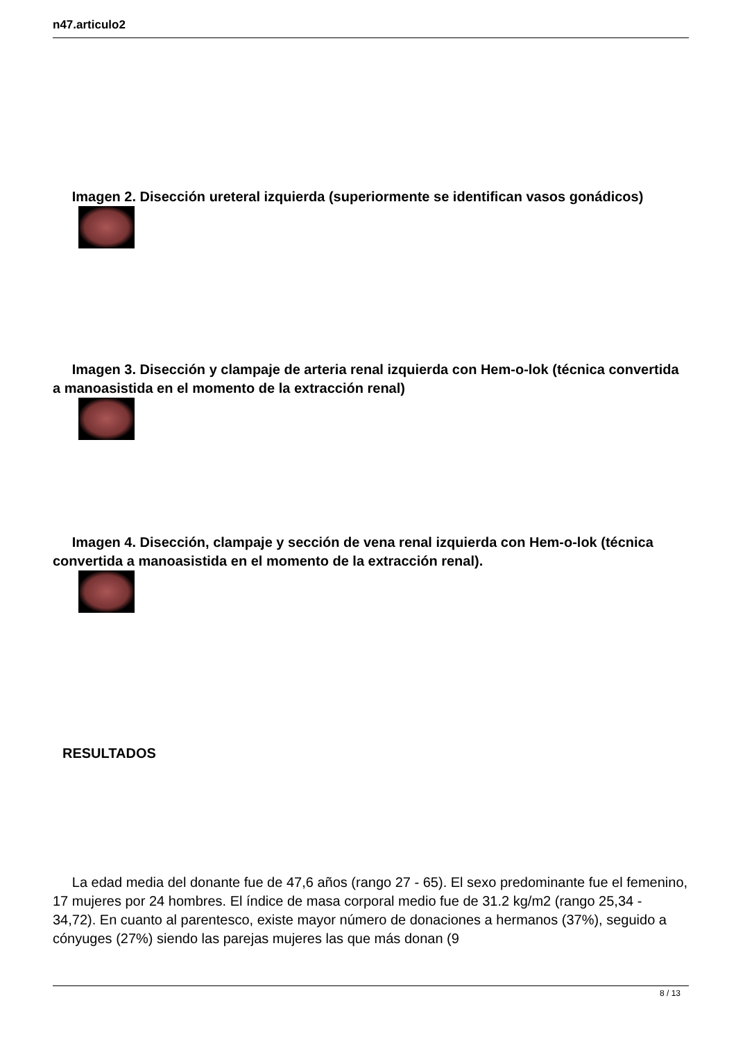n47.articulo2
Imagen 2. Disección ureteral izquierda (superiormente se identifican vasos gonádicos)
Imagen 3. Disección y clampaje de arteria renal izquierda con Hem-o-lok (técnica convertida a manoasistida en el momento de la extracción renal)
Imagen 4. Disección, clampaje y sección de vena renal izquierda con Hem-o-lok (técnica convertida a manoasistida en el momento de la extracción renal).
RESULTADOS
La edad media del donante fue de 47,6 años (rango 27 - 65). El sexo predominante fue el femenino, 17 mujeres por 24 hombres. El índice de masa corporal medio fue de 31.2 kg/m2 (rango 25,34 - 34,72). En cuanto al parentesco, existe mayor número de donaciones a hermanos (37%), seguido a cónyuges (27%) siendo las parejas mujeres las que más donan (9
8 / 13